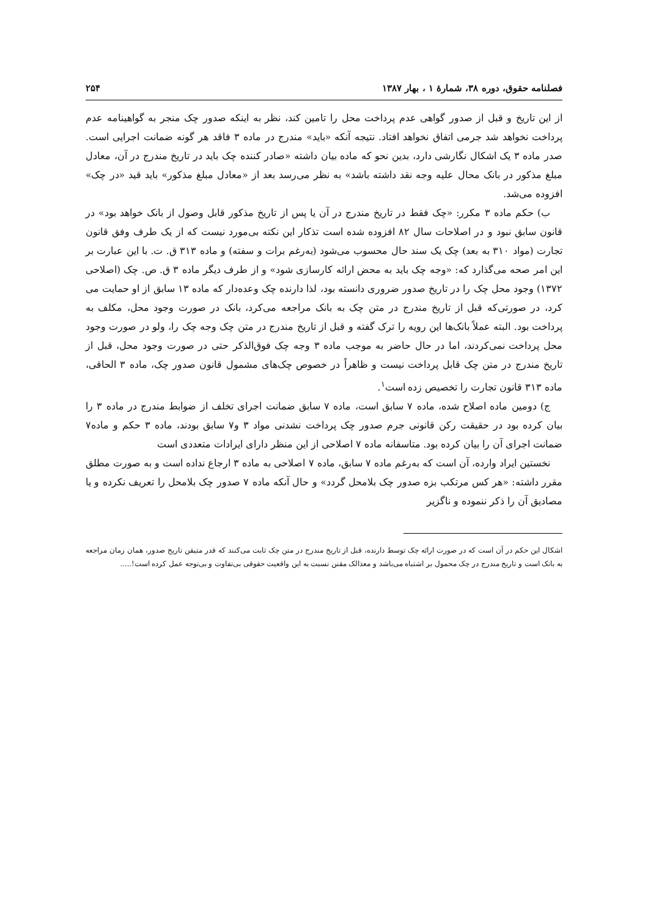فصلنامه حقوق، دوره ۳۸، شمارهٔ ۱ ، بهار ۱۳۸۷ ۲۵۴
از این تاریخ و قبل از صدور گواهی عدم پرداخت محل را تامین کند، نظر به اینکه صدور چک منجر به گواهینامه عدم پرداخت نخواهد شد جرمی اتفاق نخواهد افتاد. نتیجه آنکه «باید» مندرج در ماده ۳ فاقد هر گونه ضمانت اجرایی است. صدر ماده ۳ یک اشکال نگارشی دارد، بدین نحو که ماده بیان داشته «صادر کننده چک باید در تاریخ مندرج در آن، معادل مبلغ مذکور در بانک محال علیه وجه نقد داشته باشد» به نظر می‌رسد بعد از «معادل مبلغ مذکور» باید قید «در چک» افزوده می‌شد.
ب) حکم ماده ۳ مکرر: «چک فقط در تاریخ مندرج در آن یا پس از تاریخ مذکور قابل وصول از بانک خواهد بود» در قانون سابق نبود و در اصلاحات سال ۸۲ افزوده شده است تذکار این نکته بی‌مورد نیست که از یک طرف وفق قانون تجارت (مواد ۳۱۰ به بعد) چک یک سند حال محسوب می‌شود (به‌رغم برات و سفته) و ماده ۳۱۳ ق. ت. با این عبارت بر این امر صحه می‌گذارد که: «وجه چک باید به محض ارائه کارسازی شود» و از طرف دیگر ماده ۳ ق. ص. چک (اصلاحی ۱۳۷۲) وجود محل چک را در تاریخ صدور ضروری دانسته بود، لذا دارنده چک وعده‌دار که ماده ۱۳ سابق از او حمایت می کرد، در صورتی‌که قبل از تاریخ مندرج در متن چک به بانک مراجعه می‌کرد، بانک در صورت وجود محل، مکلف به پرداخت بود. البته عملاً بانک‌ها این رویه را ترک گفته و قبل از تاریخ مندرج در متن چک وجه چک را، ولو در صورت وجود محل پرداخت نمی‌کردند، اما در حال حاضر به موجب ماده ۳ وجه چک فوق‌الذکر حتی در صورت وجود محل، قبل از تاریخ مندرج در متن چک قابل پرداخت نیست و ظاهراً در خصوص چک‌های مشمول قانون صدور چک، ماده ۳ الحاقی، ماده ۳۱۳ قانون تجارت را تخصیص زده است<sup>۱</sup>.
ج) دومین ماده اصلاح شده، ماده ۷ سابق است، ماده ۷ سابق ضمانت اجرای تخلف از ضوابط مندرج در ماده ۳ را بیان کرده بود در حقیقت رکن قانونی جرم صدور چک پرداخت نشدنی مواد ۳ و۷ سابق بودند، ماده ۳ حکم و ماده۷ ضمانت اجرای آن را بیان کرده بود. متاسفانه ماده ۷ اصلاحی از این منظر دارای ایرادات متعددی است
نخستین ایراد وارده، آن است که به‌رغم ماده ۷ سابق، ماده ۷ اصلاحی به ماده ۳ ارجاع نداده است و به صورت مطلق مقرر داشته: «هر کس مرتکب بزه صدور چک بلامحل گردد» و حال آنکه ماده ۷ صدور چک بلامحل را تعریف نکرده و یا مصادیق آن را ذکر ننموده و ناگزیر
اشکال این حکم در آن است که در صورت ارائه چک توسط دارنده، قبل از تاریخ مندرج در متن چک ثابت می‌کنند که قدر متیقن تاریخ صدور، همان زمان مراجعه به بانک است و تاریخ مندرج در چک محمول بر اشتباه می‌باشد و معذالک مقنن نسبت به این واقعیت حقوقی بی‌تفاوت و بی‌توجه عمل کرده است!.....